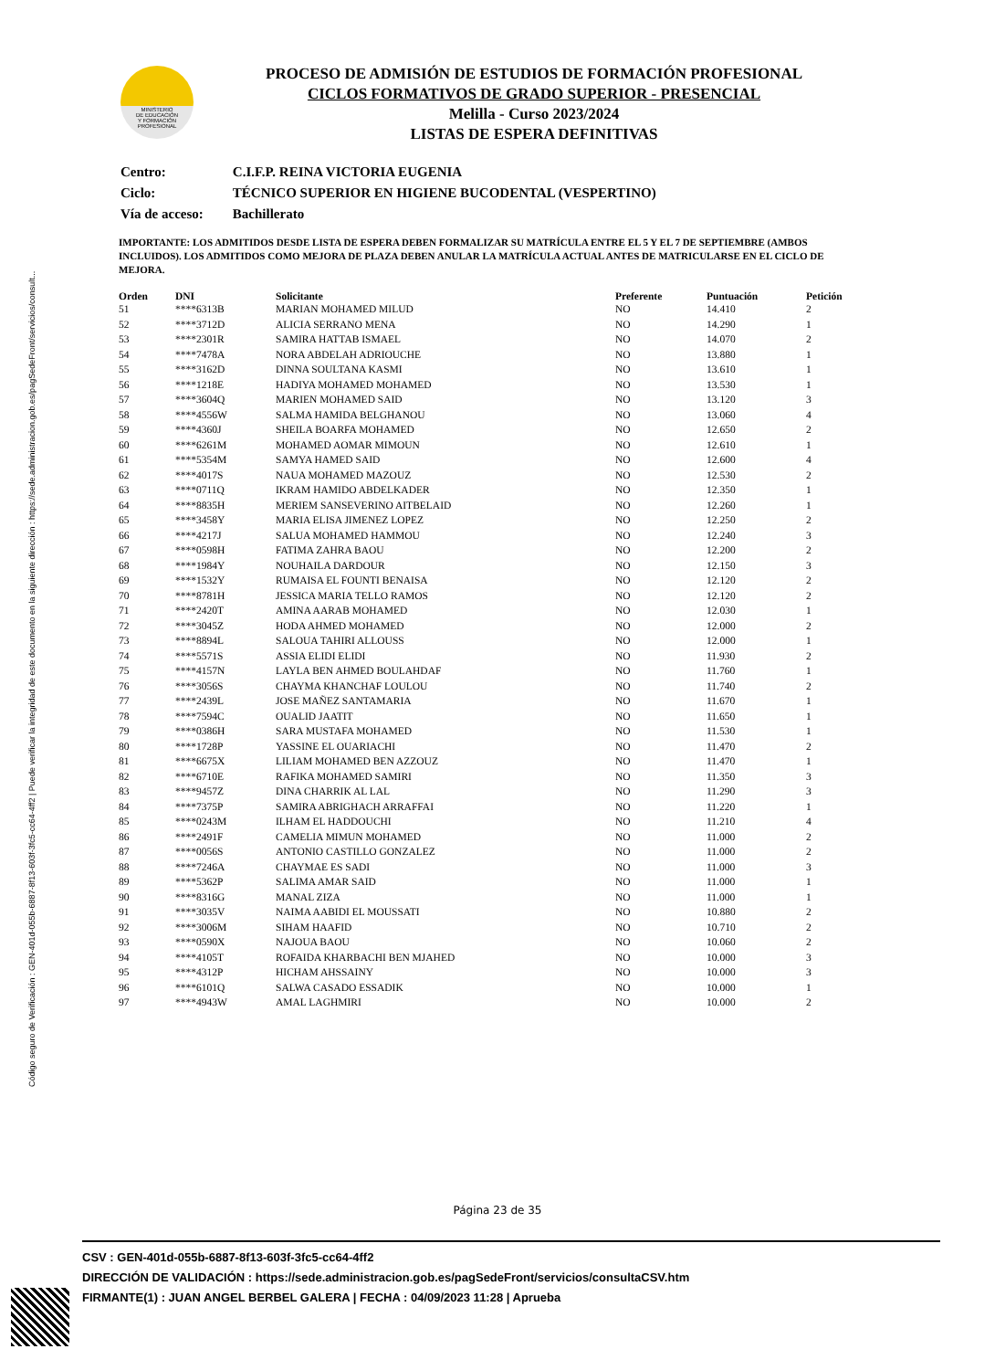Código seguro de Verificación : GEN-401d-055b-6887-8f13-603f-3fc5-cc64-4ff2 | Puede verificar la integridad de este documento en la siguiente dirección : https://sede.administracion.gob.es/pagSedeFront/servicios/consult...
MINISTERIO
DE EDUCACIÓN
Y FORMACIÓN
PROFESIONAL
PROCESO DE ADMISIÓN DE ESTUDIOS DE FORMACIÓN PROFESIONAL
CICLOS FORMATIVOS DE GRADO SUPERIOR - PRESENCIAL
Melilla - Curso 2023/2024
LISTAS DE ESPERA DEFINITIVAS
| Centro: | C.I.F.P. REINA VICTORIA EUGENIA |
| Ciclo: | TÉCNICO SUPERIOR EN HIGIENE BUCODENTAL (VESPERTINO) |
| Vía de acceso: | Bachillerato |
IMPORTANTE: LOS ADMITIDOS DESDE LISTA DE ESPERA DEBEN FORMALIZAR SU MATRÍCULA ENTRE EL 5 Y EL 7 DE SEPTIEMBRE (AMBOS INCLUIDOS). LOS ADMITIDOS COMO MEJORA DE PLAZA DEBEN ANULAR LA MATRÍCULA ACTUAL ANTES DE MATRICULARSE EN EL CICLO DE MEJORA.
| Orden | DNI | Solicitante | Preferente | Puntuación | Petición |
| --- | --- | --- | --- | --- | --- |
| 51 | ****6313B | MARIAN MOHAMED MILUD | NO | 14.410 | 2 |
| 52 | ****3712D | ALICIA SERRANO MENA | NO | 14.290 | 1 |
| 53 | ****2301R | SAMIRA HATTAB ISMAEL | NO | 14.070 | 2 |
| 54 | ****7478A | NORA ABDELAH ADRIOUCHE | NO | 13.880 | 1 |
| 55 | ****3162D | DINNA SOULTANA KASMI | NO | 13.610 | 1 |
| 56 | ****1218E | HADIYA MOHAMED MOHAMED | NO | 13.530 | 1 |
| 57 | ****3604Q | MARIEN MOHAMED SAID | NO | 13.120 | 3 |
| 58 | ****4556W | SALMA HAMIDA BELGHANOU | NO | 13.060 | 4 |
| 59 | ****4360J | SHEILA BOARFA MOHAMED | NO | 12.650 | 2 |
| 60 | ****6261M | MOHAMED AOMAR MIMOUN | NO | 12.610 | 1 |
| 61 | ****5354M | SAMYA HAMED SAID | NO | 12.600 | 4 |
| 62 | ****4017S | NAUA MOHAMED MAZOUZ | NO | 12.530 | 2 |
| 63 | ****0711Q | IKRAM HAMIDO ABDELKADER | NO | 12.350 | 1 |
| 64 | ****8835H | MERIEM SANSEVERINO AITBELAID | NO | 12.260 | 1 |
| 65 | ****3458Y | MARIA ELISA JIMENEZ LOPEZ | NO | 12.250 | 2 |
| 66 | ****4217J | SALUA MOHAMED HAMMOU | NO | 12.240 | 3 |
| 67 | ****0598H | FATIMA ZAHRA BAOU | NO | 12.200 | 2 |
| 68 | ****1984Y | NOUHAILA DARDOUR | NO | 12.150 | 3 |
| 69 | ****1532Y | RUMAISA EL FOUNTI BENAISA | NO | 12.120 | 2 |
| 70 | ****8781H | JESSICA MARIA TELLO RAMOS | NO | 12.120 | 2 |
| 71 | ****2420T | AMINA AARAB MOHAMED | NO | 12.030 | 1 |
| 72 | ****3045Z | HODA AHMED MOHAMED | NO | 12.000 | 2 |
| 73 | ****8894L | SALOUA TAHIRI ALLOUSS | NO | 12.000 | 1 |
| 74 | ****5571S | ASSIA ELIDI ELIDI | NO | 11.930 | 2 |
| 75 | ****4157N | LAYLA BEN AHMED BOULAHDAF | NO | 11.760 | 1 |
| 76 | ****3056S | CHAYMA KHANCHAF LOULOU | NO | 11.740 | 2 |
| 77 | ****2439L | JOSE MAÑEZ SANTAMARIA | NO | 11.670 | 1 |
| 78 | ****7594C | OUALID JAATIT | NO | 11.650 | 1 |
| 79 | ****0386H | SARA MUSTAFA MOHAMED | NO | 11.530 | 1 |
| 80 | ****1728P | YASSINE EL OUARIACHI | NO | 11.470 | 2 |
| 81 | ****6675X | LILIAM MOHAMED BEN AZZOUZ | NO | 11.470 | 1 |
| 82 | ****6710E | RAFIKA MOHAMED SAMIRI | NO | 11.350 | 3 |
| 83 | ****9457Z | DINA CHARRIK AL LAL | NO | 11.290 | 3 |
| 84 | ****7375P | SAMIRA ABRIGHACH ARRAFFAI | NO | 11.220 | 1 |
| 85 | ****0243M | ILHAM EL HADDOUCHI | NO | 11.210 | 4 |
| 86 | ****2491F | CAMELIA MIMUN MOHAMED | NO | 11.000 | 2 |
| 87 | ****0056S | ANTONIO CASTILLO GONZALEZ | NO | 11.000 | 2 |
| 88 | ****7246A | CHAYMAE ES SADI | NO | 11.000 | 3 |
| 89 | ****5362P | SALIMA AMAR SAID | NO | 11.000 | 1 |
| 90 | ****8316G | MANAL ZIZA | NO | 11.000 | 1 |
| 91 | ****3035V | NAIMA AABIDI EL MOUSSATI | NO | 10.880 | 2 |
| 92 | ****3006M | SIHAM HAAFID | NO | 10.710 | 2 |
| 93 | ****0590X | NAJOUA BAOU | NO | 10.060 | 2 |
| 94 | ****4105T | ROFAIDA KHARBACHI BEN MJAHED | NO | 10.000 | 3 |
| 95 | ****4312P | HICHAM AHSSAINY | NO | 10.000 | 3 |
| 96 | ****6101Q | SALWA CASADO ESSADIK | NO | 10.000 | 1 |
| 97 | ****4943W | AMAL LAGHMIRI | NO | 10.000 | 2 |
Página 23 de 35
CSV : GEN-401d-055b-6887-8f13-603f-3fc5-cc64-4ff2
DIRECCIÓN DE VALIDACIÓN : https://sede.administracion.gob.es/pagSedeFront/servicios/consultaCSV.htm
FIRMANTE(1) : JUAN ANGEL BERBEL GALERA | FECHA : 04/09/2023 11:28 | Aprueba